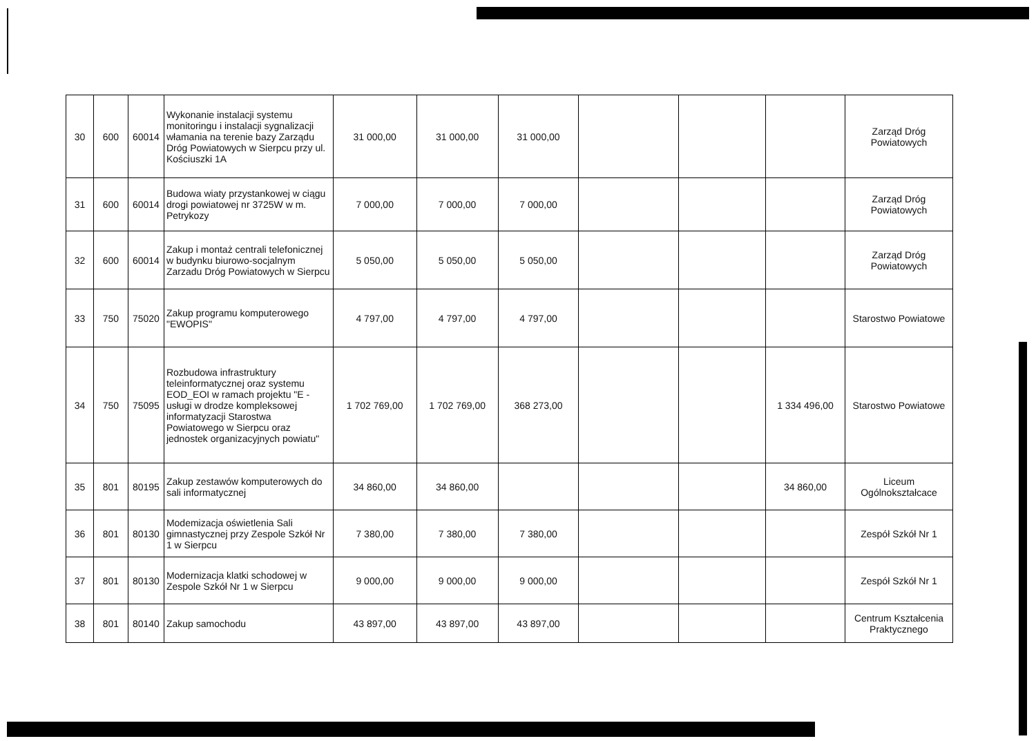| 30 | 600 | 60014 | Wykonanie instalacji systemu monitoringu i instalacji sygnalizacji włamania na terenie bazy Zarządu Dróg Powiatowych w Sierpcu przy ul. Kościuszki 1A | 31 000,00 | 31 000,00 | 31 000,00 | | | | Zarząd Dróg Powiatowych |
| 31 | 600 | 60014 | Budowa wiaty przystankowej w ciągu drogi powiatowej nr 3725W w m. Petrykozy | 7 000,00 | 7 000,00 | 7 000,00 | | | | Zarząd Dróg Powiatowych |
| 32 | 600 | 60014 | Zakup i montaż centrali telefonicznej w budynku biurowo-socjalnym Zarzadu Dróg Powiatowych w Sierpcu | 5 050,00 | 5 050,00 | 5 050,00 | | | | Zarząd Dróg Powiatowych |
| 33 | 750 | 75020 | Zakup programu komputerowego "EWOPIS" | 4 797,00 | 4 797,00 | 4 797,00 | | | | Starostwo Powiatowe |
| 34 | 750 | 75095 | Rozbudowa infrastruktury teleinformatycznej oraz systemu EOD_EOI w ramach projektu "E - usługi w drodze kompleksowej informatyzacji Starostwa Powiatowego w Sierpcu oraz jednostek organizacyjnych powiatu" | 1 702 769,00 | 1 702 769,00 | 368 273,00 | | | 1 334 496,00 | Starostwo Powiatowe |
| 35 | 801 | 80195 | Zakup zestawów komputerowych do sali informatycznej | 34 860,00 | 34 860,00 | | | | 34 860,00 | Liceum Ogólnokształcace |
| 36 | 801 | 80130 | Modemizacja oświetlenia Sali gimnastycznej przy Zespole Szkół Nr 1 w Sierpcu | 7 380,00 | 7 380,00 | 7 380,00 | | | | Zespół Szkół Nr 1 |
| 37 | 801 | 80130 | Modernizacja klatki schodowej w Zespole Szkół Nr 1 w Sierpcu | 9 000,00 | 9 000,00 | 9 000,00 | | | | Zespół Szkół Nr 1 |
| 38 | 801 | 80140 | Zakup samochodu | 43 897,00 | 43 897,00 | 43 897,00 | | | | Centrum Kształcenia Praktycznego |